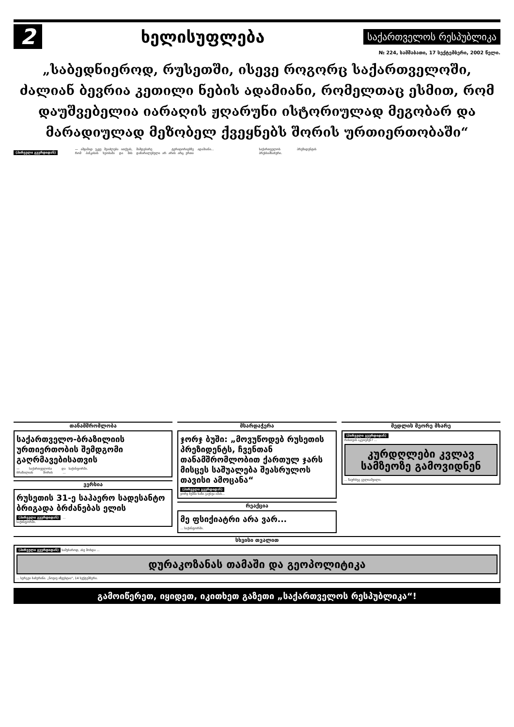2
ხელისუფლება
საქართველოს რესპუბლიკა
№ 224, სამშაბათი, 17 სექტემბერი, 2002 წელი.
„საბედნიეროდ, რუსეთში, ისევე როგორც საქართველოში, ძალიან ბევრია კეთილი ნების ადამიანი, რომელთაც ესმით, რომ დაუშვებელია იარაღის ჟღარუნი ისტორიულად მეგობარ და მარადიულად მეზობელ ქვეყნებს შორის ურთიერთობაში“
(პირველი გვერდიდან)
— ამჟამად უკვე შეიძლება ითქვას, რომ პანკისის ხეობაში და მის მიმდებარე ტერიტორიებზე დაზარალებული არ არის არც ერთი ადამიანი...
საქართველოს პრეზიდენტის პრესსამსახური.
თანამშრომლობა
საქართველო-ბრაზილიის ურთიერთობის შემდგომი გაღრმავებისათვის
— საქართველოსა და ბრაზილიას შორის ... საქინფორმი.
ვერსია
რუსეთის 31-ე საჰაერო სადესანტო ბრიგადა ბრძანებას ელის
(პირველი გვერდიდან) ... საქინფორმი.
მსარდაჭერა
ჯორჯ ბუში: „მოვუწოდებ რუსეთის პრეზიდენტს, ჩვენთან თანამშრომლობით ქართულ ჯარს მისცეს საშუალება შეასრულოს თავისი ამოცანა“
(პირველი გვერდიდან) ჯორჯ ბუშმა ხაზი გაუსვა იმას...
რეაქცია
მე ფსიქიატრი არა ვარ...
... საქინფორმი.
მედლის მეორე მხარე
(პირველი გვერდიდან) რისთვის აკეთებენ? ...
კურდღლები კვლავ სამზეოზე გამოვიდნენ
... ზაურბეგ გულიაშვილი.
სხვისი თვალით
(პირველი გვერდიდან) საშუბაროდ, ასე მოხდა ...
დურაკოზანას თამაში და გეოპოლიტიკა
... სერგეი ბაბურინი. „ნოვიე იზვესტია“, 14 სექტემბერი.
გამოიწერეთ, იყიდეთ, იკითხეთ გაზეთი „საქართველოს რესპუბლიკა“!